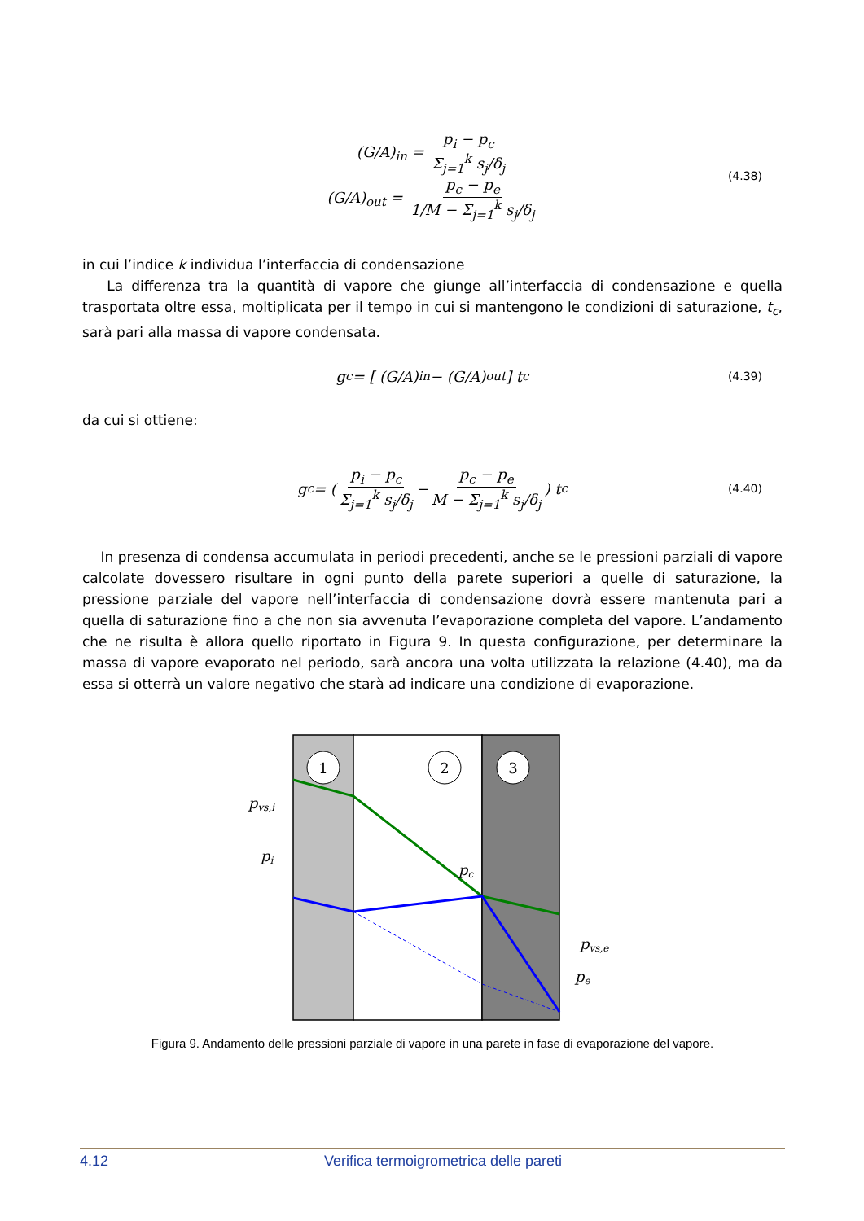(G/A)<sub>in</sub> = p<sub>i</sub> − p<sub>c</sub> Σ<sub>j=1</sub><sup>k</sup> s<sub>j</sub>/δ<sub>j</sub>
(G/A)<sub>out</sub> = p<sub>c</sub> − p<sub>e</sub> 1/M − Σ<sub>j=1</sub><sup>k</sup> s<sub>j</sub>/δ<sub>j</sub>
(4.38)
in cui l’indice k individua l’interfaccia di condensazione
La differenza tra la quantità di vapore che giunge all’interfaccia di condensazione e quella trasportata oltre essa, moltiplicata per il tempo in cui si mantengono le condizioni di saturazione, t<sub>c</sub>, sarà pari alla massa di vapore condensata.
g<sub>c</sub> = [ (G/A)<sub>in</sub> − (G/A)<sub>out</sub> ] t<sub>c</sub> (4.39)
da cui si ottiene:
g<sub>c</sub> = ( p<sub>i</sub> − p<sub>c</sub> Σ<sub>j=1</sub><sup>k</sup> s<sub>j</sub>/δ<sub>j</sub> − p<sub>c</sub> − p<sub>e</sub> M − Σ<sub>j=1</sub><sup>k</sup> s<sub>j</sub>/δ<sub>j</sub> ) t<sub>c</sub> (4.40)
In presenza di condensa accumulata in periodi precedenti, anche se le pressioni parziali di vapore calcolate dovessero risultare in ogni punto della parete superiori a quelle di saturazione, la pressione parziale del vapore nell’interfaccia di condensazione dovrà essere mantenuta pari a quella di saturazione fino a che non sia avvenuta l’evaporazione completa del vapore. L’andamento che ne risulta è allora quello riportato in Figura 9. In questa configurazione, per determinare la massa di vapore evaporato nel periodo, sarà ancora una volta utilizzata la relazione (4.40), ma da essa si otterrà un valore negativo che starà ad indicare una condizione di evaporazione.
1
2
3
pvs,i
pi
pc
pvs,e
pe
Figura 9. Andamento delle pressioni parziale di vapore in una parete in fase di evaporazione del vapore.
4.12 Verifica termoigrometrica delle pareti